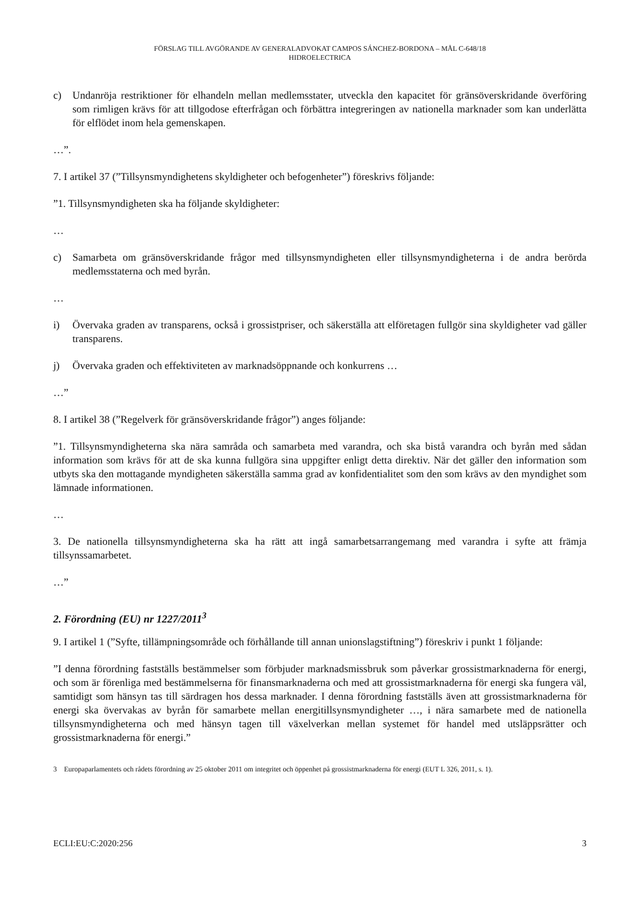FÖRSLAG TILL AVGÖRANDE AV GENERALADVOKAT CAMPOS SÁNCHEZ-BORDONA – MÅL C-648/18
HIDROELECTRICA
c) Undanröja restriktioner för elhandeln mellan medlemsstater, utveckla den kapacitet för gränsöverskridande överföring som rimligen krävs för att tillgodose efterfrågan och förbättra integreringen av nationella marknader som kan underlätta för elflödet inom hela gemenskapen.
…”.
7. I artikel 37 (”Tillsynsmyndighetens skyldigheter och befogenheter”) föreskrivs följande:
”1. Tillsynsmyndigheten ska ha följande skyldigheter:
…
c) Samarbeta om gränsöverskridande frågor med tillsynsmyndigheten eller tillsynsmyndigheterna i de andra berörda medlemsstaterna och med byrån.
…
i) Övervaka graden av transparens, också i grossistpriser, och säkerställa att elföretagen fullgör sina skyldigheter vad gäller transparens.
j) Övervaka graden och effektiviteten av marknadsöppnande och konkurrens …
…”
8. I artikel 38 (”Regelverk för gränsöverskridande frågor”) anges följande:
”1. Tillsynsmyndigheterna ska nära samråda och samarbeta med varandra, och ska bistå varandra och byrån med sådan information som krävs för att de ska kunna fullgöra sina uppgifter enligt detta direktiv. När det gäller den information som utbyts ska den mottagande myndigheten säkerställa samma grad av konfidentialitet som den som krävs av den myndighet som lämnade informationen.
…
3. De nationella tillsynsmyndigheterna ska ha rätt att ingå samarbetsarrangemang med varandra i syfte att främja tillsynssamarbetet.
…”
2. Förordning (EU) nr 1227/2011<sup>3</sup>
9. I artikel 1 (”Syfte, tillämpningsområde och förhållande till annan unionslagstiftning”) föreskriv i punkt 1 följande:
”I denna förordning fastställs bestämmelser som förbjuder marknadsmissbruk som påverkar grossistmarknaderna för energi, och som är förenliga med bestämmelserna för finansmarknaderna och med att grossistmarknaderna för energi ska fungera väl, samtidigt som hänsyn tas till särdragen hos dessa marknader. I denna förordning fastställs även att grossistmarknaderna för energi ska övervakas av byrån för samarbete mellan energitillsynsmyndigheter …, i nära samarbete med de nationella tillsynsmyndigheterna och med hänsyn tagen till växelverkan mellan systemet för handel med utsläppsrätter och grossistmarknaderna för energi.”
3 Europaparlamentets och rådets förordning av 25 oktober 2011 om integritet och öppenhet på grossistmarknaderna för energi (EUT L 326, 2011, s. 1).
ECLI:EU:C:2020:256 3